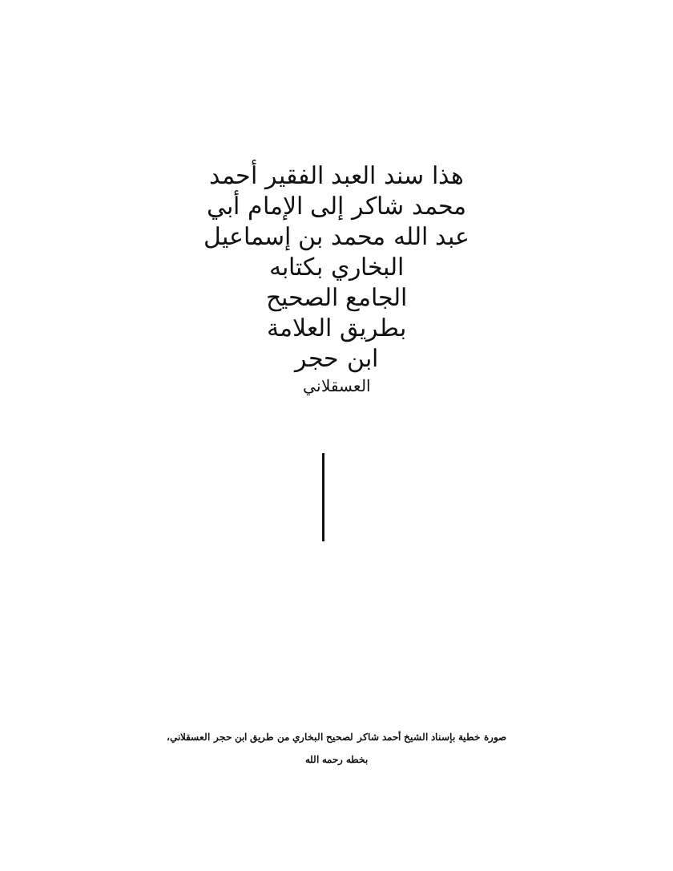هذا سند العبد الفقير أحمد
محمد شاكر إلى الإمام أبي
عبد الله محمد بن إسماعيل
البخاري بكتابه
الجامع الصحيح
بطريق العلامة
ابن حجر
العسقلاني
صورة خطية بإسناد الشيخ أحمد شاكر لصحيح البخاري من طريق ابن حجر العسقلاني،
بخطه رحمه الله